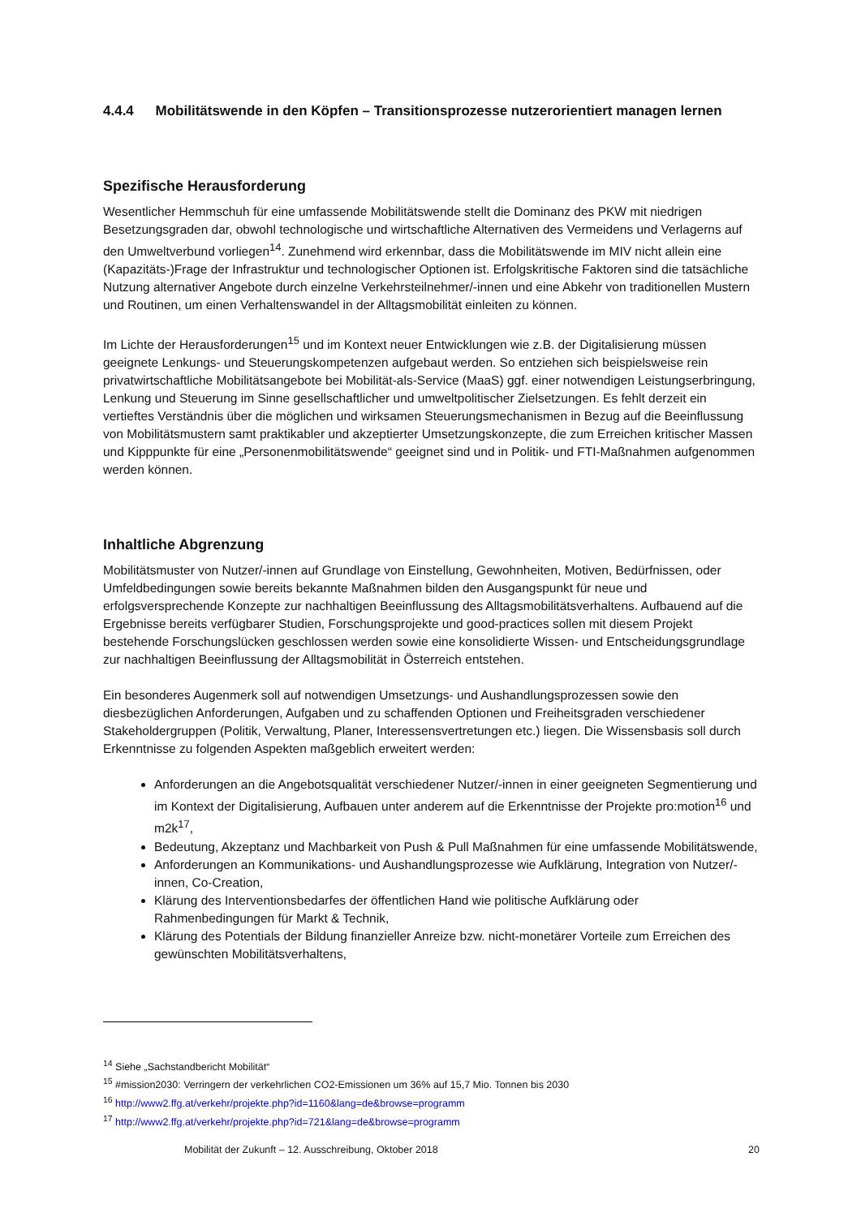4.4.4 Mobilitätswende in den Köpfen – Transitionsprozesse nutzerorientiert managen lernen
Spezifische Herausforderung
Wesentlicher Hemmschuh für eine umfassende Mobilitätswende stellt die Dominanz des PKW mit niedrigen Besetzungsgraden dar, obwohl technologische und wirtschaftliche Alternativen des Vermeidens und Verlagerns auf den Umweltverbund vorliegen<sup>14</sup>. Zunehmend wird erkennbar, dass die Mobilitätswende im MIV nicht allein eine (Kapazitäts-)Frage der Infrastruktur und technologischer Optionen ist. Erfolgskritische Faktoren sind die tatsächliche Nutzung alternativer Angebote durch einzelne Verkehrsteilnehmer/-innen und eine Abkehr von traditionellen Mustern und Routinen, um einen Verhaltenswandel in der Alltagsmobilität einleiten zu können.
Im Lichte der Herausforderungen<sup>15</sup> und im Kontext neuer Entwicklungen wie z.B. der Digitalisierung müssen geeignete Lenkungs- und Steuerungskompetenzen aufgebaut werden. So entziehen sich beispielsweise rein privatwirtschaftliche Mobilitätsangebote bei Mobilität-als-Service (MaaS) ggf. einer notwendigen Leistungserbringung, Lenkung und Steuerung im Sinne gesellschaftlicher und umweltpolitischer Zielsetzungen. Es fehlt derzeit ein vertieftes Verständnis über die möglichen und wirksamen Steuerungsmechanismen in Bezug auf die Beeinflussung von Mobilitätsmustern samt praktikabler und akzeptierter Umsetzungskonzepte, die zum Erreichen kritischer Massen und Kipppunkte für eine „Personenmobilitätswende“ geeignet sind und in Politik- und FTI-Maßnahmen aufgenommen werden können.
Inhaltliche Abgrenzung
Mobilitätsmuster von Nutzer/-innen auf Grundlage von Einstellung, Gewohnheiten, Motiven, Bedürfnissen, oder Umfeldbedingungen sowie bereits bekannte Maßnahmen bilden den Ausgangspunkt für neue und erfolgsversprechende Konzepte zur nachhaltigen Beeinflussung des Alltagsmobilitätsverhaltens. Aufbauend auf die Ergebnisse bereits verfügbarer Studien, Forschungsprojekte und good-practices sollen mit diesem Projekt bestehende Forschungslücken geschlossen werden sowie eine konsolidierte Wissen- und Entscheidungsgrundlage zur nachhaltigen Beeinflussung der Alltagsmobilität in Österreich entstehen.
Ein besonderes Augenmerk soll auf notwendigen Umsetzungs- und Aushandlungsprozessen sowie den diesbezüglichen Anforderungen, Aufgaben und zu schaffenden Optionen und Freiheitsgraden verschiedener Stakeholdergruppen (Politik, Verwaltung, Planer, Interessensvertretungen etc.) liegen. Die Wissensbasis soll durch Erkenntnisse zu folgenden Aspekten maßgeblich erweitert werden:
Anforderungen an die Angebotsqualität verschiedener Nutzer/-innen in einer geeigneten Segmentierung und im Kontext der Digitalisierung, Aufbauen unter anderem auf die Erkenntnisse der Projekte pro:motion<sup>16</sup> und m2k<sup>17</sup>,
Bedeutung, Akzeptanz und Machbarkeit von Push & Pull Maßnahmen für eine umfassende Mobilitätswende,
Anforderungen an Kommunikations- und Aushandlungsprozesse wie Aufklärung, Integration von Nutzer/-innen, Co-Creation,
Klärung des Interventionsbedarfes der öffentlichen Hand wie politische Aufklärung oder Rahmenbedingungen für Markt & Technik,
Klärung des Potentials der Bildung finanzieller Anreize bzw. nicht-monetärer Vorteile zum Erreichen des gewünschten Mobilitätsverhaltens,
<sup>14</sup> Siehe „Sachstandbericht Mobilität“
<sup>15</sup> #mission2030: Verringern der verkehrlichen CO2-Emissionen um 36% auf 15,7 Mio. Tonnen bis 2030
<sup>16</sup> http://www2.ffg.at/verkehr/projekte.php?id=1160&lang=de&browse=programm
<sup>17</sup> http://www2.ffg.at/verkehr/projekte.php?id=721&lang=de&browse=programm
Mobilität der Zukunft – 12. Ausschreibung, Oktober 2018 20